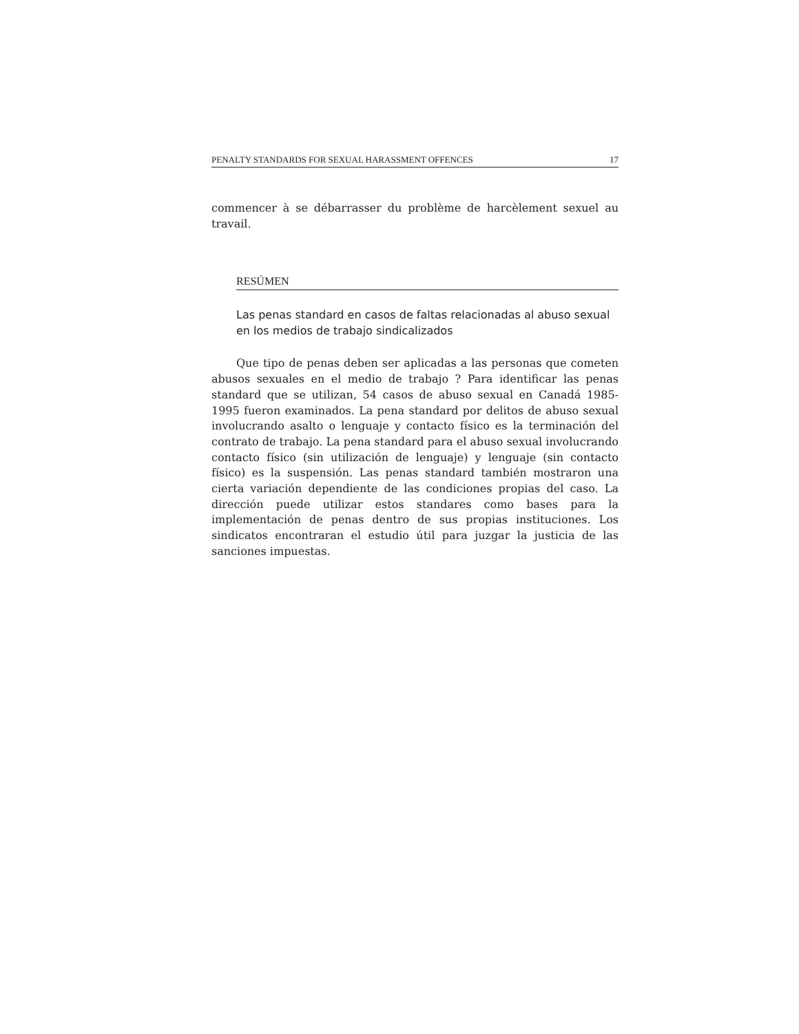PENALTY STANDARDS FOR SEXUAL HARASSMENT OFFENCES 17
commencer à se débarrasser du problème de harcèlement sexuel au travail.
RESÚMEN
Las penas standard en casos de faltas relacionadas al abuso sexual en los medios de trabajo sindicalizados
Que tipo de penas deben ser aplicadas a las personas que cometen abusos sexuales en el medio de trabajo ? Para identificar las penas standard que se utilizan, 54 casos de abuso sexual en Canadá 1985-1995 fueron examinados. La pena standard por delitos de abuso sexual involucrando asalto o lenguaje y contacto físico es la terminación del contrato de trabajo. La pena standard para el abuso sexual involucrando contacto físico (sin utilización de lenguaje) y lenguaje (sin contacto físico) es la suspensión. Las penas standard también mostraron una cierta variación dependiente de las condiciones propias del caso. La dirección puede utilizar estos standares como bases para la implementación de penas dentro de sus propias instituciones. Los sindicatos encontraran el estudio útil para juzgar la justicia de las sanciones impuestas.